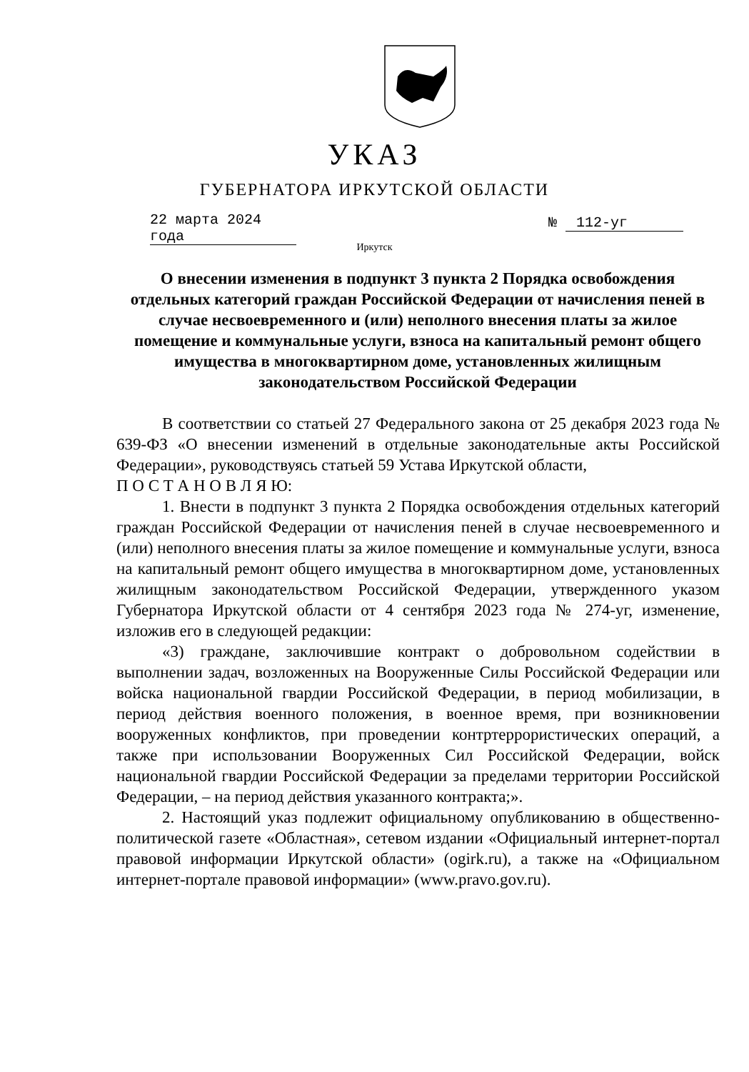УКАЗ
ГУБЕРНАТОРА ИРКУТСКОЙ ОБЛАСТИ
22 марта 2024 года
№ 112-уг
Иркутск
О внесении изменения в подпункт 3 пункта 2 Порядка освобождения отдельных категорий граждан Российской Федерации от начисления пеней в случае несвоевременного и (или) неполного внесения платы за жилое помещение и коммунальные услуги, взноса на капитальный ремонт общего имущества в многоквартирном доме, установленных жилищным законодательством Российской Федерации
В соответствии со статьей 27 Федерального закона от 25 декабря 2023 года № 639-ФЗ «О внесении изменений в отдельные законодательные акты Российской Федерации», руководствуясь статьей 59 Устава Иркутской области,
П О С Т А Н О В Л Я Ю:
1. Внести в подпункт 3 пункта 2 Порядка освобождения отдельных категорий граждан Российской Федерации от начисления пеней в случае несвоевременного и (или) неполного внесения платы за жилое помещение и коммунальные услуги, взноса на капитальный ремонт общего имущества в многоквартирном доме, установленных жилищным законодательством Российской Федерации, утвержденного указом Губернатора Иркутской области от 4 сентября 2023 года № 274-уг, изменение, изложив его в следующей редакции:
«3) граждане, заключившие контракт о добровольном содействии в выполнении задач, возложенных на Вооруженные Силы Российской Федерации или войска национальной гвардии Российской Федерации, в период мобилизации, в период действия военного положения, в военное время, при возникновении вооруженных конфликтов, при проведении контртеррористических операций, а также при использовании Вооруженных Сил Российской Федерации, войск национальной гвардии Российской Федерации за пределами территории Российской Федерации, – на период действия указанного контракта;».
2. Настоящий указ подлежит официальному опубликованию в общественно-политической газете «Областная», сетевом издании «Официальный интернет-портал правовой информации Иркутской области» (ogirk.ru), а также на «Официальном интернет-портале правовой информации» (www.pravo.gov.ru).